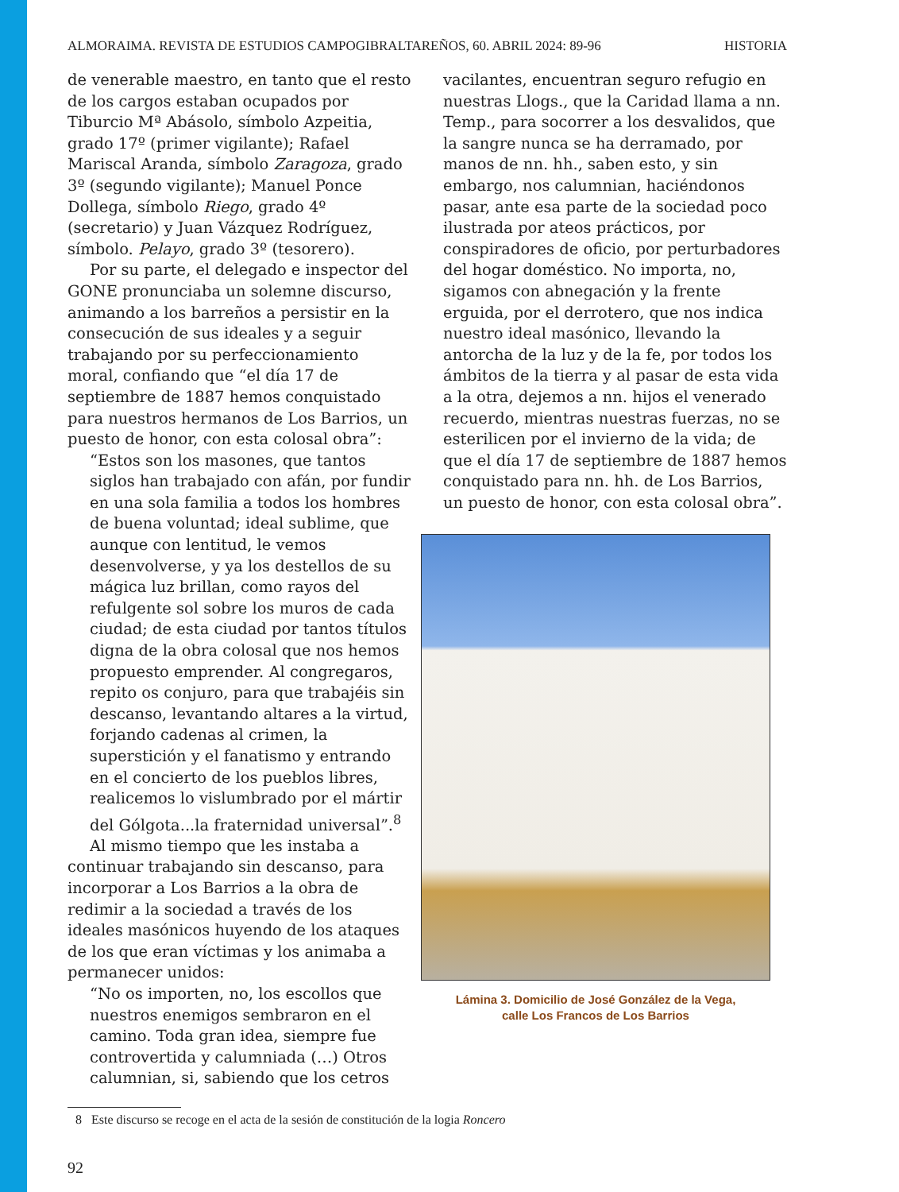ALMORAIMA. REVISTA DE ESTUDIOS CAMPOGIBRALTAREÑOS, 60. ABRIL 2024: 89-96 HISTORIA
de venerable maestro, en tanto que el resto de los cargos estaban ocupados por Tiburcio Mª Abásolo, símbolo Azpeitia, grado 17º (primer vigilante); Rafael Mariscal Aranda, símbolo Zaragoza, grado 3º (segundo vigilante); Manuel Ponce Dollega, símbolo Riego, grado 4º (secretario) y Juan Vázquez Rodríguez, símbolo. Pelayo, grado 3º (tesorero).
Por su parte, el delegado e inspector del GONE pronunciaba un solemne discurso, animando a los barreños a persistir en la consecución de sus ideales y a seguir trabajando por su perfeccionamiento moral, confiando que “el día 17 de septiembre de 1887 hemos conquistado para nuestros hermanos de Los Barrios, un puesto de honor, con esta colosal obra”:
“Estos son los masones, que tantos siglos han trabajado con afán, por fundir en una sola familia a todos los hombres de buena voluntad; ideal sublime, que aunque con lentitud, le vemos desenvolverse, y ya los destellos de su mágica luz brillan, como rayos del refulgente sol sobre los muros de cada ciudad; de esta ciudad por tantos títulos digna de la obra colosal que nos hemos propuesto emprender. Al congregaros, repito os conjuro, para que trabajéis sin descanso, levantando altares a la virtud, forjando cadenas al crimen, la superstición y el fanatismo y entrando en el concierto de los pueblos libres, realicemos lo vislumbrado por el mártir del Gólgota...la fraternidad universal”.<sup>8</sup>
Al mismo tiempo que les instaba a continuar trabajando sin descanso, para incorporar a Los Barrios a la obra de redimir a la sociedad a través de los ideales masónicos huyendo de los ataques de los que eran víctimas y los animaba a permanecer unidos:
“No os importen, no, los escollos que nuestros enemigos sembraron en el camino. Toda gran idea, siempre fue controvertida y calumniada (…) Otros calumnian, si, sabiendo que los cetros
vacilantes, encuentran seguro refugio en nuestras Llogs., que la Caridad llama a nn. Temp., para socorrer a los desvalidos, que la sangre nunca se ha derramado, por manos de nn. hh., saben esto, y sin embargo, nos calumnian, haciéndonos pasar, ante esa parte de la sociedad poco ilustrada por ateos prácticos, por conspiradores de oficio, por perturbadores del hogar doméstico. No importa, no, sigamos con abnegación y la frente erguida, por el derrotero, que nos indica nuestro ideal masónico, llevando la antorcha de la luz y de la fe, por todos los ámbitos de la tierra y al pasar de esta vida a la otra, dejemos a nn. hijos el venerado recuerdo, mientras nuestras fuerzas, no se esterilicen por el invierno de la vida; de que el día 17 de septiembre de 1887 hemos conquistado para nn. hh. de Los Barrios, un puesto de honor, con esta colosal obra”.
Lámina 3. Domicilio de José González de la Vega,
calle Los Francos de Los Barrios
8 Este discurso se recoge en el acta de la sesión de constitución de la logia Roncero
92